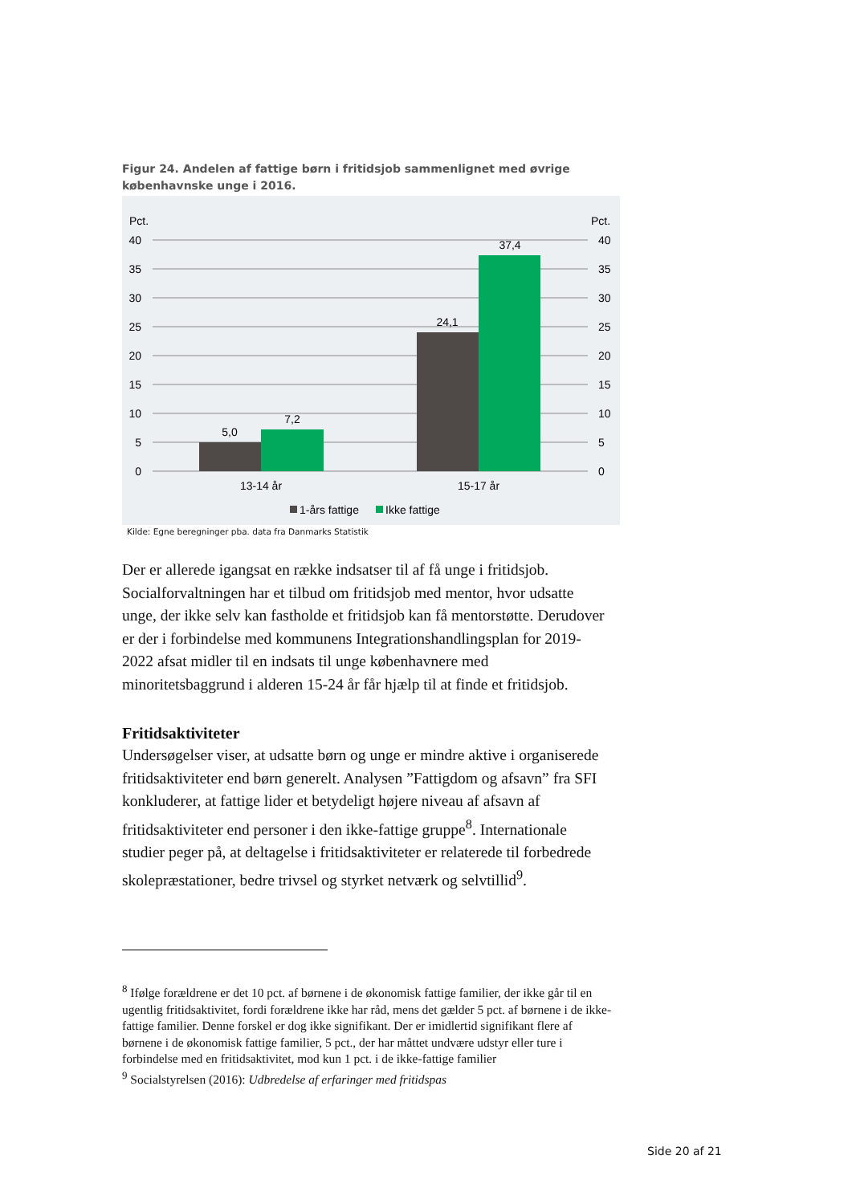Figur 24. Andelen af fattige børn i fritidsjob sammenlignet med øvrige københavnske unge i 2016.
Pct.
Pct.
40
35
30
25
20
15
10
5
0
40
35
30
25
20
15
10
5
0
5,0
7,2
24,1
37,4
13-14 år
15-17 år
1-års fattige
Ikke fattige
Kilde: Egne beregninger pba. data fra Danmarks Statistik
Der er allerede igangsat en række indsatser til af få unge i fritidsjob. Socialforvaltningen har et tilbud om fritidsjob med mentor, hvor udsatte unge, der ikke selv kan fastholde et fritidsjob kan få mentorstøtte. Derudover er der i forbindelse med kommunens Integrationshandlingsplan for 2019-2022 afsat midler til en indsats til unge københavnere med minoritetsbaggrund i alderen 15-24 år får hjælp til at finde et fritidsjob.
Fritidsaktiviteter
Undersøgelser viser, at udsatte børn og unge er mindre aktive i organiserede fritidsaktiviteter end børn generelt. Analysen ”Fattigdom og afsavn” fra SFI konkluderer, at fattige lider et betydeligt højere niveau af afsavn af fritidsaktiviteter end personer i den ikke-fattige gruppe<sup>8</sup>. Internationale studier peger på, at deltagelse i fritidsaktiviteter er relaterede til forbedrede skolepræstationer, bedre trivsel og styrket netværk og selvtillid<sup>9</sup>.
<sup>8</sup> Ifølge forældrene er det 10 pct. af børnene i de økonomisk fattige familier, der ikke går til en ugentlig fritidsaktivitet, fordi forældrene ikke har råd, mens det gælder 5 pct. af børnene i de ikke-fattige familier. Denne forskel er dog ikke signifikant. Der er imidlertid signifikant flere af børnene i de økonomisk fattige familier, 5 pct., der har måttet undvære udstyr eller ture i forbindelse med en fritidsaktivitet, mod kun 1 pct. i de ikke-fattige familier
<sup>9</sup> Socialstyrelsen (2016): Udbredelse af erfaringer med fritidspas
Side 20 af 21